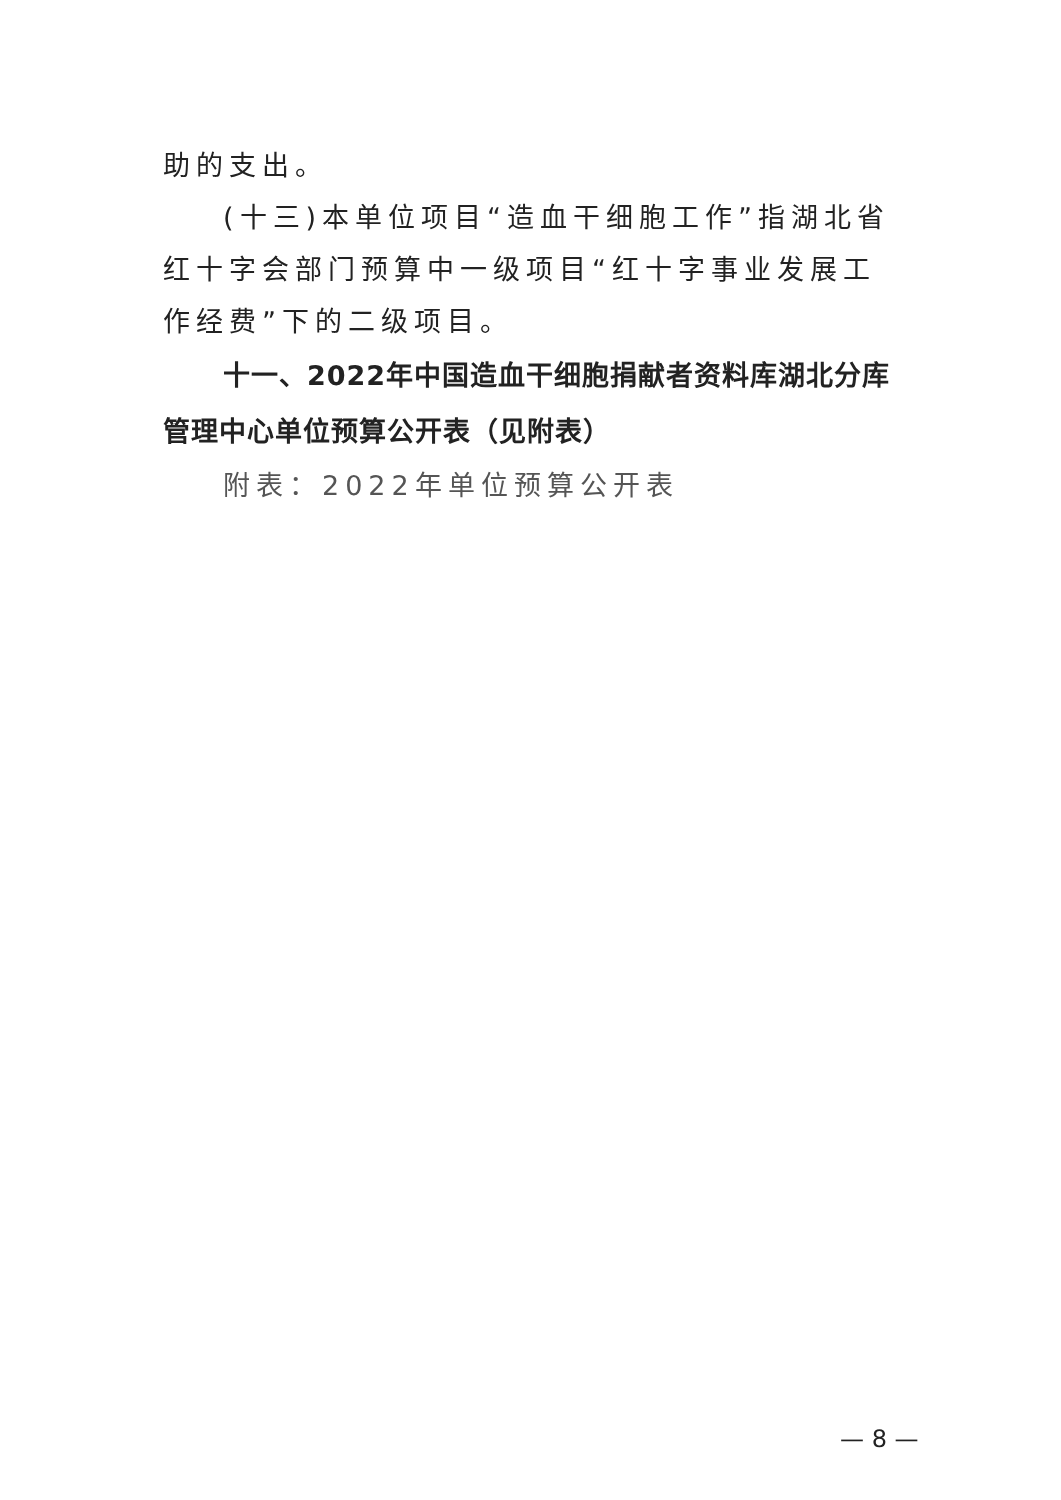助的支出。
(十三)本单位项目“造血干细胞工作”指湖北省红十字会部门预算中一级项目“红十字事业发展工作经费”下的二级项目。
十一、2022年中国造血干细胞捐献者资料库湖北分库管理中心单位预算公开表（见附表）
附表：2022年单位预算公开表
— 8 —